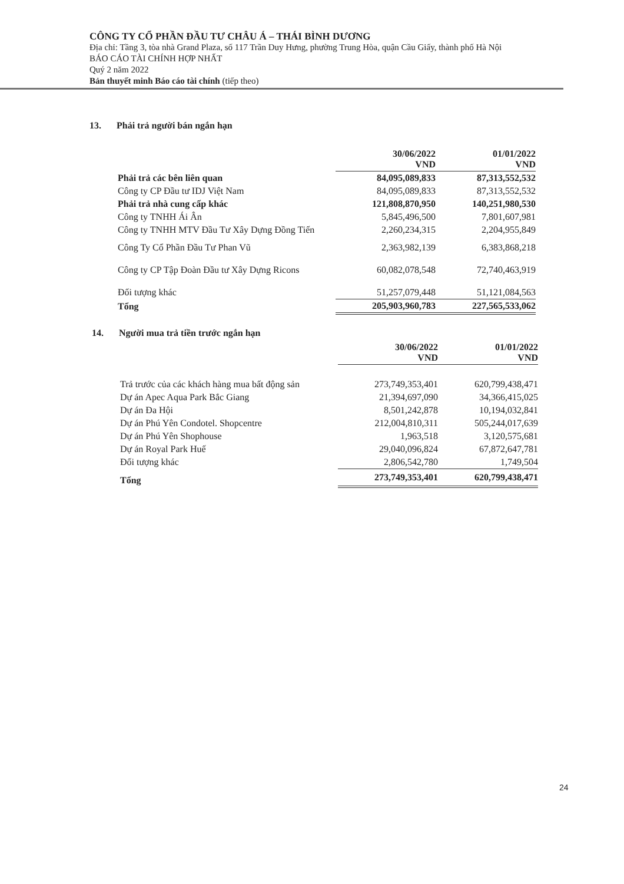CÔNG TY CỔ PHẦN ĐẦU TƯ CHÂU Á – THÁI BÌNH DƯƠNG
Địa chỉ: Tầng 3, tòa nhà Grand Plaza, số 117 Trần Duy Hưng, phường Trung Hòa, quận Cầu Giấy, thành phố Hà Nội
BÁO CÁO TÀI CHÍNH HỢP NHẤT
Quý 2 năm 2022
Bản thuyết minh Báo cáo tài chính (tiếp theo)
13. Phải trả người bán ngắn hạn
| | 30/06/2022 VND | 01/01/2022 VND |
| --- | --- | --- |
| Phải trả các bên liên quan | 84,095,089,833 | 87,313,552,532 |
| Công ty CP Đầu tư IDJ Việt Nam | 84,095,089,833 | 87,313,552,532 |
| Phải trả nhà cung cấp khác | 121,808,870,950 | 140,251,980,530 |
| Công ty TNHH Ái Ân | 5,845,496,500 | 7,801,607,981 |
| Công ty TNHH MTV Đầu Tư Xây Dựng Đồng Tiến | 2,260,234,315 | 2,204,955,849 |
| Công Ty Cổ Phần Đầu Tư Phan Vũ | 2,363,982,139 | 6,383,868,218 |
| Công ty CP Tập Đoàn Đầu tư Xây Dựng Ricons | 60,082,078,548 | 72,740,463,919 |
| Đối tượng khác | 51,257,079,448 | 51,121,084,563 |
| Tổng | 205,903,960,783 | 227,565,533,062 |
14. Người mua trả tiền trước ngắn hạn
| | 30/06/2022 VND | 01/01/2022 VND |
| --- | --- | --- |
| Trả trước của các khách hàng mua bất động sản | 273,749,353,401 | 620,799,438,471 |
| Dự án Apec Aqua Park Bắc Giang | 21,394,697,090 | 34,366,415,025 |
| Dự án Đa Hội | 8,501,242,878 | 10,194,032,841 |
| Dự án Phú Yên Condotel. Shopcentre | 212,004,810,311 | 505,244,017,639 |
| Dự án Phú Yên Shophouse | 1,963,518 | 3,120,575,681 |
| Dự án Royal Park Huế | 29,040,096,824 | 67,872,647,781 |
| Đối tượng khác | 2,806,542,780 | 1,749,504 |
| Tổng | 273,749,353,401 | 620,799,438,471 |
24